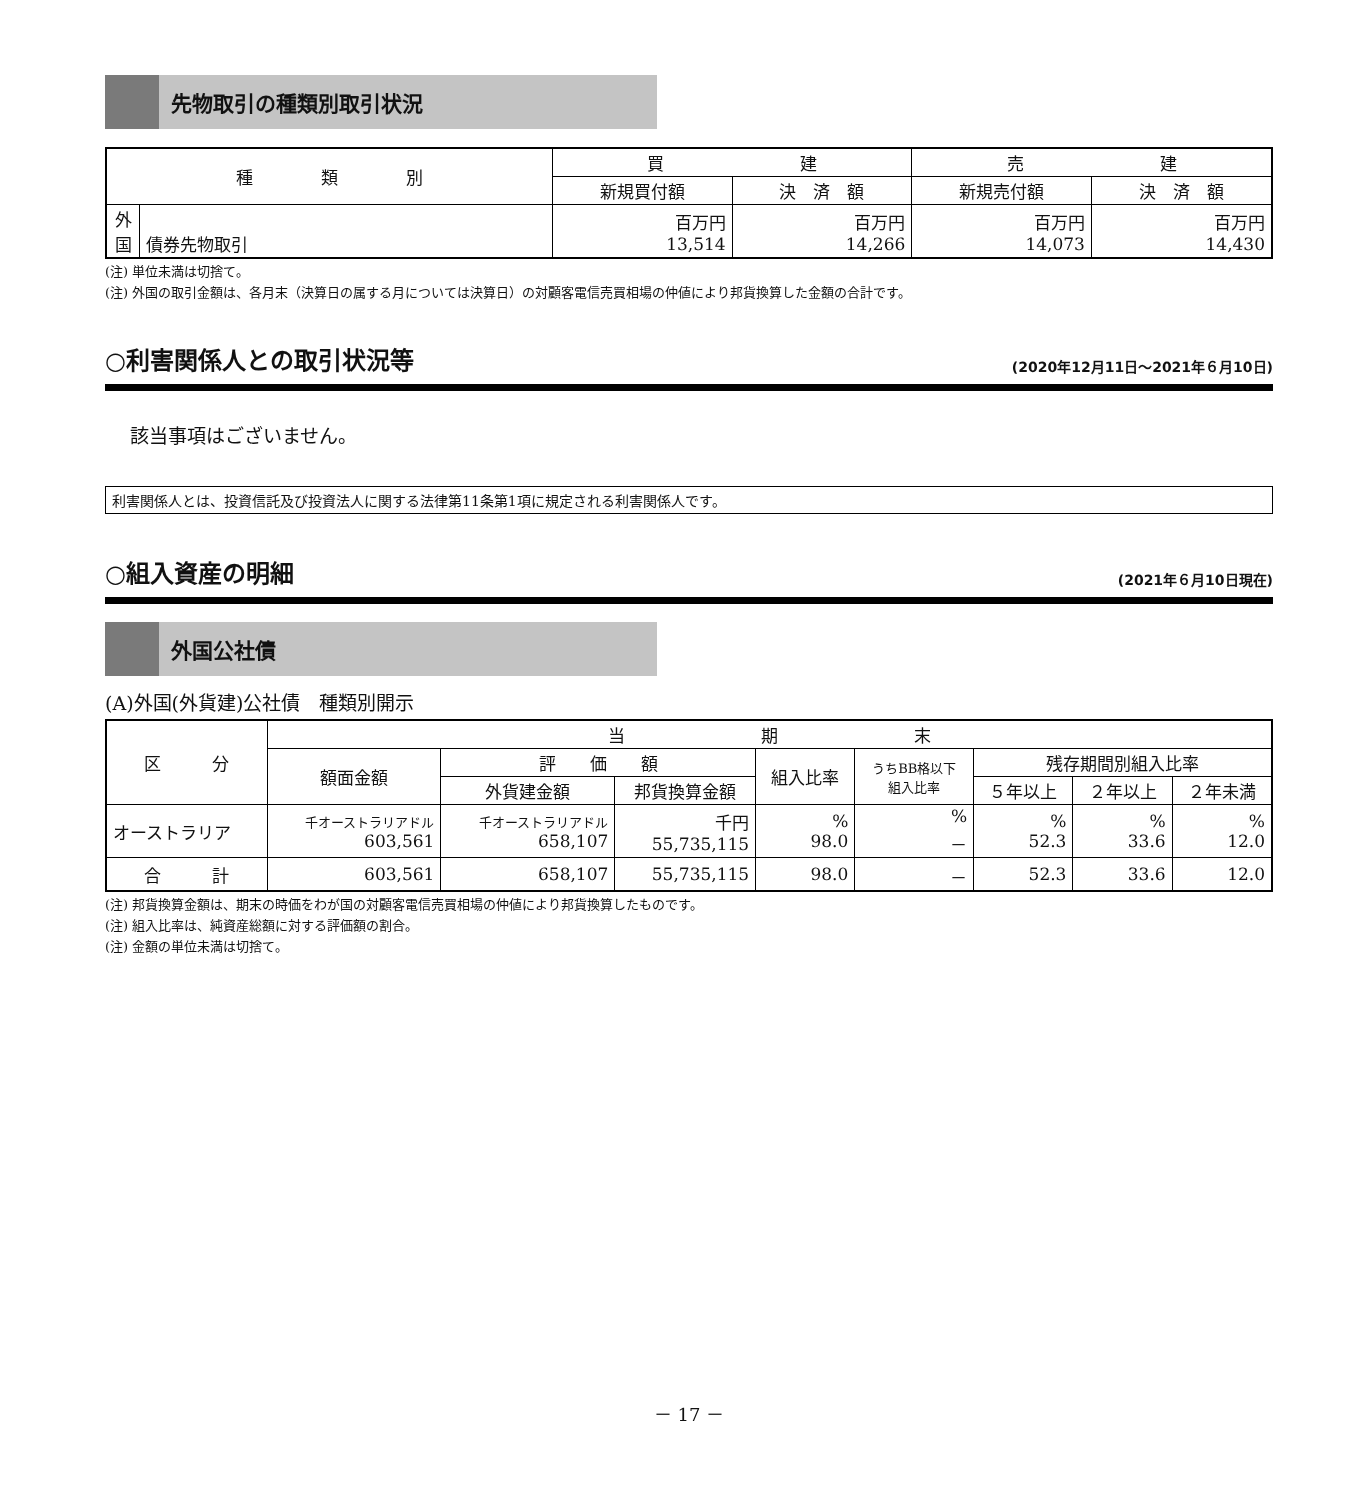先物取引の種類別取引状況
| 種 類 別 | | 買 建 | | 売 建 | |
| --- | --- | --- | --- | --- | --- |
| | | 新規買付額 | 決 済 額 | 新規売付額 | 決 済 額 |
| 外 国 | 債券先物取引 | 百万円 13,514 | 百万円 14,266 | 百万円 14,073 | 百万円 14,430 |
(注) 単位未満は切捨て。
(注) 外国の取引金額は、各月末（決算日の属する月については決算日）の対顧客電信売買相場の仲値により邦貨換算した金額の合計です。
○利害関係人との取引状況等 (2020年12月11日～2021年６月10日)
該当事項はございません。
利害関係人とは、投資信託及び投資法人に関する法律第11条第1項に規定される利害関係人です。
○組入資産の明細 (2021年６月10日現在)
外国公社債
(A)外国(外貨建)公社債　種類別開示
| 区 分 | 当 期 末 | | | | | | | |
| --- | --- | --- | --- | --- | --- | --- | --- | --- |
| | 額面金額 | 評 価 額 | | 組入比率 | うちBB格以下 組入比率 | 残存期間別組入比率 | | |
| | | 外貨建金額 | 邦貨換算金額 | | | ５年以上 | ２年以上 | ２年未満 |
| オーストラリア | 千オーストラリアドル 603,561 | 千オーストラリアドル 658,107 | 千円 55,735,115 | % 98.0 | % － | % 52.3 | % 33.6 | % 12.0 |
| 合 計 | 603,561 | 658,107 | 55,735,115 | 98.0 | － | 52.3 | 33.6 | 12.0 |
(注) 邦貨換算金額は、期末の時価をわが国の対顧客電信売買相場の仲値により邦貨換算したものです。
(注) 組入比率は、純資産総額に対する評価額の割合。
(注) 金額の単位未満は切捨て。
－ 17 －